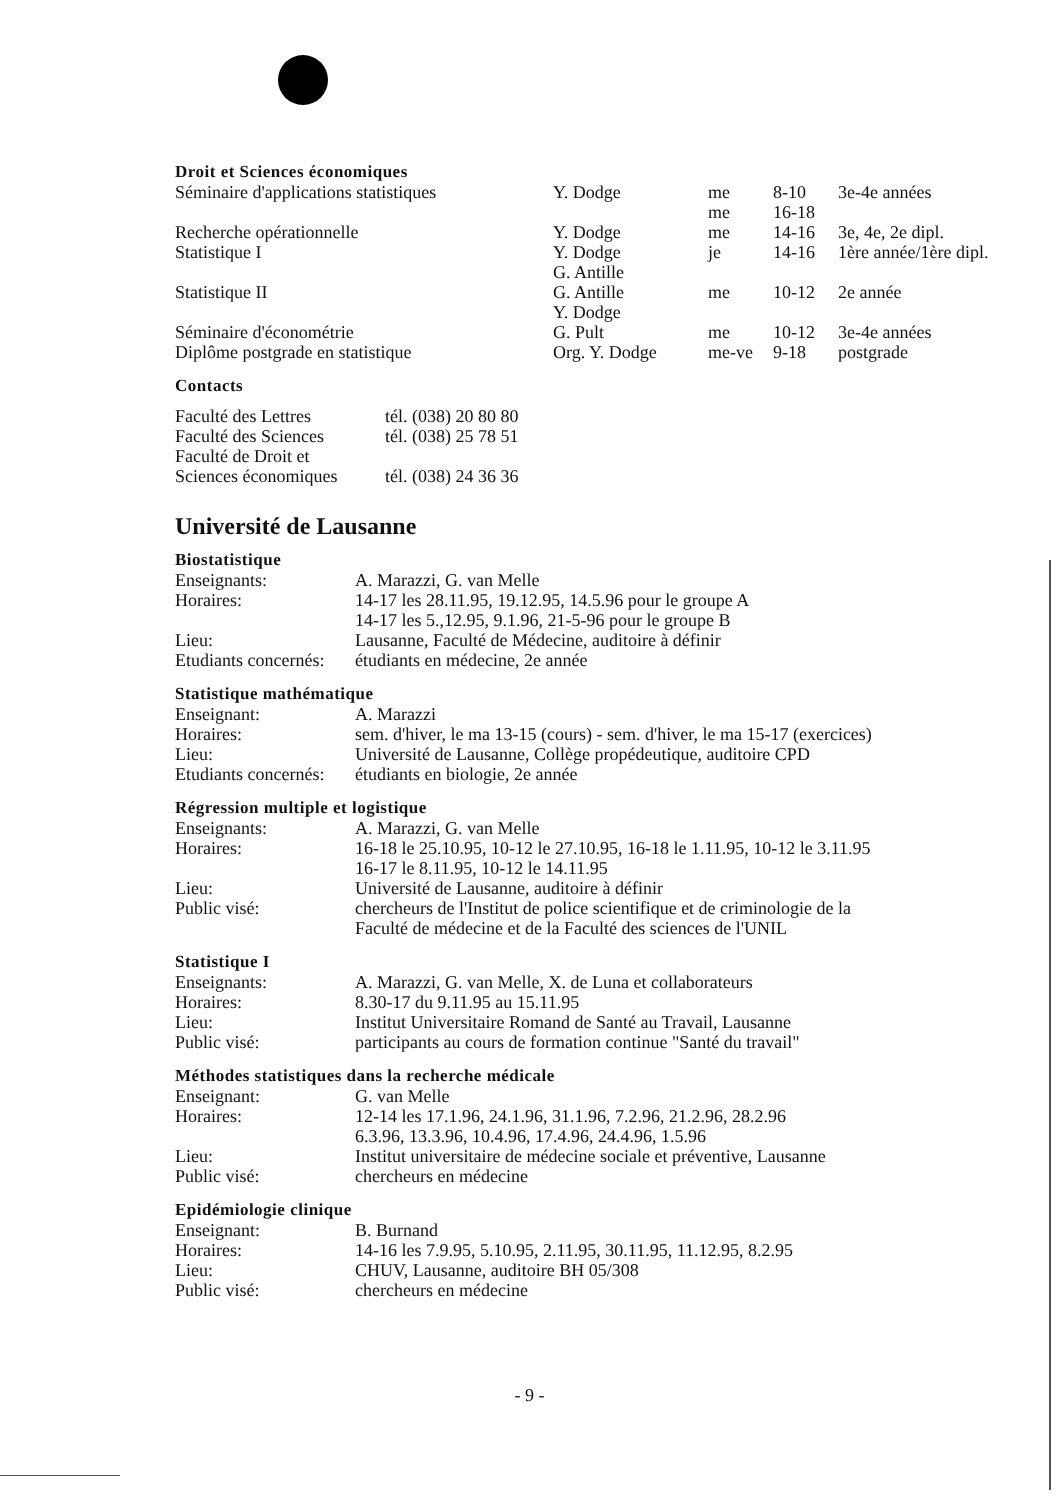Droit et Sciences économiques
| Séminaire d'applications statistiques | Y. Dodge | me me | 8-10 16-18 | 3e-4e années |
| Recherche opérationnelle | Y. Dodge | me | 14-16 | 3e, 4e, 2e dipl. |
| Statistique I | Y. Dodge G. Antille | je | 14-16 | 1ère année/1ère dipl. |
| Statistique II | G. Antille Y. Dodge | me | 10-12 | 2e année |
| Séminaire d'économétrie | G. Pult | me | 10-12 | 3e-4e années |
| Diplôme postgrade en statistique | Org. Y. Dodge | me-ve | 9-18 | postgrade |
Contacts
| Faculté des Lettres | tél. (038) 20 80 80 |
| Faculté des Sciences | tél. (038) 25 78 51 |
| Faculté de Droit et Sciences économiques | tél. (038) 24 36 36 |
Université de Lausanne
Biostatistique
| Enseignants: | A. Marazzi, G. van Melle |
| Horaires: | 14-17 les 28.11.95, 19.12.95, 14.5.96 pour le groupe A 14-17 les 5.,12.95, 9.1.96, 21-5-96 pour le groupe B |
| Lieu: | Lausanne, Faculté de Médecine, auditoire à définir |
| Etudiants concernés: | étudiants en médecine, 2e année |
Statistique mathématique
| Enseignant: | A. Marazzi |
| Horaires: | sem. d'hiver, le ma 13-15 (cours) - sem. d'hiver, le ma 15-17 (exercices) |
| Lieu: | Université de Lausanne, Collège propédeutique, auditoire CPD |
| Etudiants concernés: | étudiants en biologie, 2e année |
Régression multiple et logistique
| Enseignants: | A. Marazzi, G. van Melle |
| Horaires: | 16-18 le 25.10.95, 10-12 le 27.10.95, 16-18 le 1.11.95, 10-12 le 3.11.95 16-17 le 8.11.95, 10-12 le 14.11.95 |
| Lieu: | Université de Lausanne, auditoire à définir |
| Public visé: | chercheurs de l'Institut de police scientifique et de criminologie de la Faculté de médecine et de la Faculté des sciences de l'UNIL |
Statistique I
| Enseignants: | A. Marazzi, G. van Melle, X. de Luna et collaborateurs |
| Horaires: | 8.30-17 du 9.11.95 au 15.11.95 |
| Lieu: | Institut Universitaire Romand de Santé au Travail, Lausanne |
| Public visé: | participants au cours de formation continue "Santé du travail" |
Méthodes statistiques dans la recherche médicale
| Enseignant: | G. van Melle |
| Horaires: | 12-14 les 17.1.96, 24.1.96, 31.1.96, 7.2.96, 21.2.96, 28.2.96 6.3.96, 13.3.96, 10.4.96, 17.4.96, 24.4.96, 1.5.96 |
| Lieu: | Institut universitaire de médecine sociale et préventive, Lausanne |
| Public visé: | chercheurs en médecine |
Epidémiologie clinique
| Enseignant: | B. Burnand |
| Horaires: | 14-16 les 7.9.95, 5.10.95, 2.11.95, 30.11.95, 11.12.95, 8.2.95 |
| Lieu: | CHUV, Lausanne, auditoire BH 05/308 |
| Public visé: | chercheurs en médecine |
- 9 -